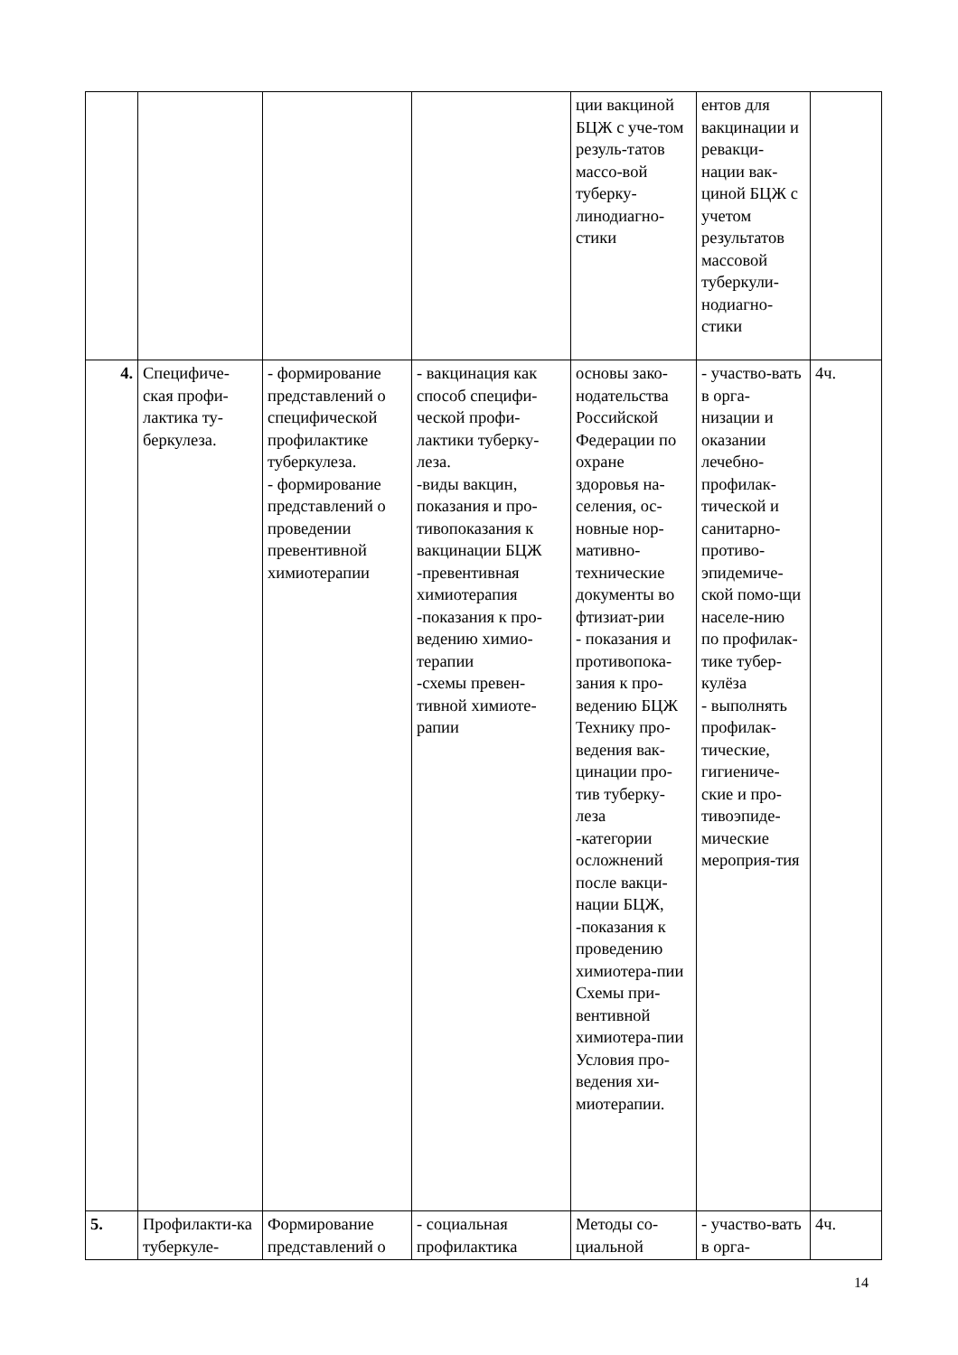| | | | | ции вакциной БЦЖ с уче-том резуль-татов массо-вой туберку-линодиагно-стики | ентов для вакцинации и ревакци-нации вак-циной БЦЖ с учетом результатов массовой туберкули-нодиагно-стики | |
| 4. | Специфиче-ская профи-лактика ту-беркулеза. | - формирование представлений о специфической профилактике туберкулеза. - формирование представлений о проведении превентивной химиотерапии | - вакцинация как способ специфи-ческой профи-лактики туберку-леза. -виды вакцин, показания и про-тивопоказания к вакцинации БЦЖ -превентивная химиотерапия -показания к про-ведению химио-терапии -схемы превен-тивной химиоте-рапии | основы зако-нодательства Российской Федерации по охране здоровья на-селения, ос-новные нор-мативно-технические документы во фтизиат-рии - показания и противопока-зания к про-ведению БЦЖ Технику про-ведения вак-цинации про-тив туберку-леза -категории осложнений после вакци-нации БЦЖ, -показания к проведению химиотера-пии Схемы при-вентивной химиотера-пии Условия про-ведения хи-миотерапии. | - участво-вать в орга-низации и оказании лечебно-профилак-тической и санитарно-противо-эпидемиче-ской помо-щи населе-нию по профилак-тике тубер-кулёза - выполнять профилак-тические, гигиениче-ские и про-тивоэпиде-мические мероприя-тия | 4ч. |
| 5. | Профилакти-ка туберкуле- | Формирование представлений о | - социальная профилактика | Методы со-циальной | - участво-вать в орга- | 4ч. |
14